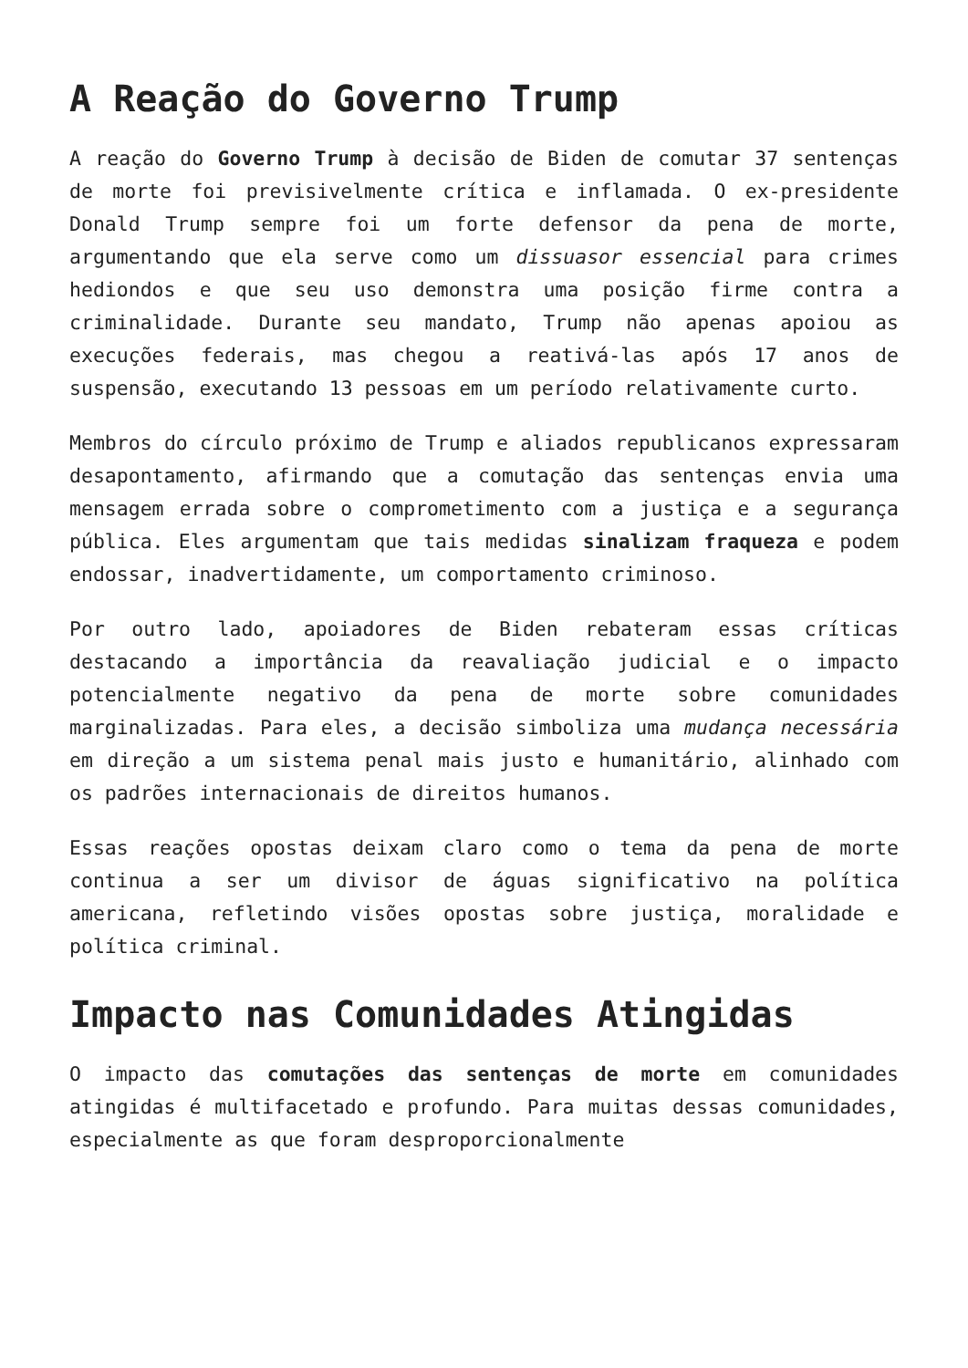A Reação do Governo Trump
A reação do Governo Trump à decisão de Biden de comutar 37 sentenças de morte foi previsivelmente crítica e inflamada. O ex-presidente Donald Trump sempre foi um forte defensor da pena de morte, argumentando que ela serve como um dissuasor essencial para crimes hediondos e que seu uso demonstra uma posição firme contra a criminalidade. Durante seu mandato, Trump não apenas apoiou as execuções federais, mas chegou a reativá-las após 17 anos de suspensão, executando 13 pessoas em um período relativamente curto.
Membros do círculo próximo de Trump e aliados republicanos expressaram desapontamento, afirmando que a comutação das sentenças envia uma mensagem errada sobre o comprometimento com a justiça e a segurança pública. Eles argumentam que tais medidas sinalizam fraqueza e podem endossar, inadvertidamente, um comportamento criminoso.
Por outro lado, apoiadores de Biden rebateram essas críticas destacando a importância da reavaliação judicial e o impacto potencialmente negativo da pena de morte sobre comunidades marginalizadas. Para eles, a decisão simboliza uma mudança necessária em direção a um sistema penal mais justo e humanitário, alinhado com os padrões internacionais de direitos humanos.
Essas reações opostas deixam claro como o tema da pena de morte continua a ser um divisor de águas significativo na política americana, refletindo visões opostas sobre justiça, moralidade e política criminal.
Impacto nas Comunidades Atingidas
O impacto das comutações das sentenças de morte em comunidades atingidas é multifacetado e profundo. Para muitas dessas comunidades, especialmente as que foram desproporcionalmente